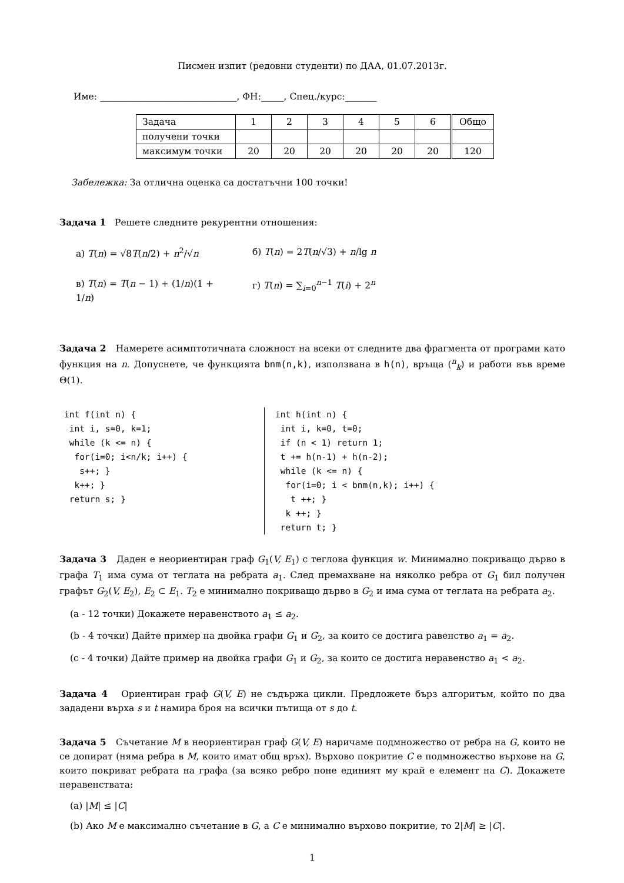Писмен изпит (редовни студенти) по ДАА, 01.07.2013г.
Име: ______________________________, ФН:_____, Спец./курс:_______
| Задача | 1 | 2 | 3 | 4 | 5 | 6 | Общо |
| получени точки | | | | | | | |
| максимум точки | 20 | 20 | 20 | 20 | 20 | 20 | 120 |
Забележка: За отлична оценка са достатъчни 100 точки!
Задача 1 Решете следните рекурентни отношения:
а) T(n) = √8T(n/2) + n<sup>2</sup>/√n б) T(n) = 2T(n/√3) + n/lg n
в) T(n) = T(n − 1) + (1/n)(1 + 1/n)
г) T(n) = ∑<sub>i=0</sub><sup>n−1</sup> T(i) + 2<sup>n</sup>
Задача 2 Намерете асимптотичната сложност на всеки от следните два фрагмента от програми като функция на n. Допуснете, че функцията bnm(n,k), използвана в h(n), връща (<sup>n</sup><sub>k</sub>) и работи във време Θ(1).
int f(int n) {
 int i, s=0, k=1;
 while (k <= n) {
  for(i=0; i<n/k; i++) {
   s++; }
  k++; }
 return s; }
int h(int n) {
 int i, k=0, t=0;
 if (n < 1) return 1;
 t += h(n-1) + h(n-2);
 while (k <= n) {
  for(i=0; i < bnm(n,k); i++) {
   t ++; }
  k ++; }
 return t; }
Задача 3 Даден е неориентиран граф G<sub>1</sub>(V, E<sub>1</sub>) с теглова функция w. Минимално покриващо дърво в графа T<sub>1</sub> има сума от теглата на ребрата a<sub>1</sub>. След премахване на няколко ребра от G<sub>1</sub> бил получен графът G<sub>2</sub>(V, E<sub>2</sub>), E<sub>2</sub> ⊂ E<sub>1</sub>. T<sub>2</sub> е минимално покриващо дърво в G<sub>2</sub> и има сума от теглата на ребрата a<sub>2</sub>.
(a - 12 точки) Докажете неравенството a<sub>1</sub> ≤ a<sub>2</sub>.
(b - 4 точки) Дайте пример на двойка графи G<sub>1</sub> и G<sub>2</sub>, за които се достига равенство a<sub>1</sub> = a<sub>2</sub>.
(c - 4 точки) Дайте пример на двойка графи G<sub>1</sub> и G<sub>2</sub>, за които се достига неравенство a<sub>1</sub> < a<sub>2</sub>.
Задача 4 Ориентиран граф G(V, E) не съдържа цикли. Предложете бърз алгоритъм, който по два зададени върха s и t намира броя на всички пътища от s до t.
Задача 5 Съчетание M в неориентиран граф G(V, E) наричаме подмножество от ребра на G, които не се допират (няма ребра в M, които имат общ връх). Върхово покритие C е подмножество върхове на G, които покриват ребрата на графа (за всяко ребро поне единият му край е елемент на C). Докажете неравенствата:
(a) |M| ≤ |C|
(b) Ако M е максимално съчетание в G, а C е минимално върхово покритие, то 2|M| ≥ |C|.
1